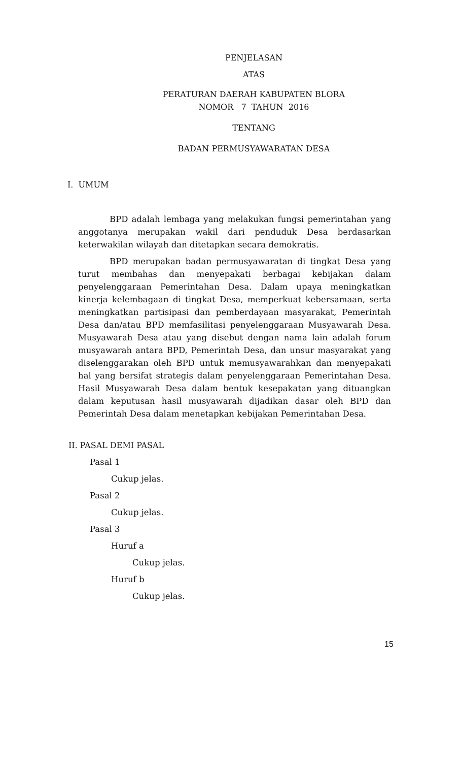PENJELASAN
ATAS
PERATURAN DAERAH KABUPATEN BLORA
NOMOR 7 TAHUN 2016
TENTANG
BADAN PERMUSYAWARATAN DESA
I. UMUM
BPD adalah lembaga yang melakukan fungsi pemerintahan yang anggotanya merupakan wakil dari penduduk Desa berdasarkan keterwakilan wilayah dan ditetapkan secara demokratis.
BPD merupakan badan permusyawaratan di tingkat Desa yang turut membahas dan menyepakati berbagai kebijakan dalam penyelenggaraan Pemerintahan Desa. Dalam upaya meningkatkan kinerja kelembagaan di tingkat Desa, memperkuat kebersamaan, serta meningkatkan partisipasi dan pemberdayaan masyarakat, Pemerintah Desa dan/atau BPD memfasilitasi penyelenggaraan Musyawarah Desa. Musyawarah Desa atau yang disebut dengan nama lain adalah forum musyawarah antara BPD, Pemerintah Desa, dan unsur masyarakat yang diselenggarakan oleh BPD untuk memusyawarahkan dan menyepakati hal yang bersifat strategis dalam penyelenggaraan Pemerintahan Desa. Hasil Musyawarah Desa dalam bentuk kesepakatan yang dituangkan dalam keputusan hasil musyawarah dijadikan dasar oleh BPD dan Pemerintah Desa dalam menetapkan kebijakan Pemerintahan Desa.
II. PASAL DEMI PASAL
Pasal 1
Cukup jelas.
Pasal 2
Cukup jelas.
Pasal 3
Huruf a
Cukup jelas.
Huruf b
Cukup jelas.
15